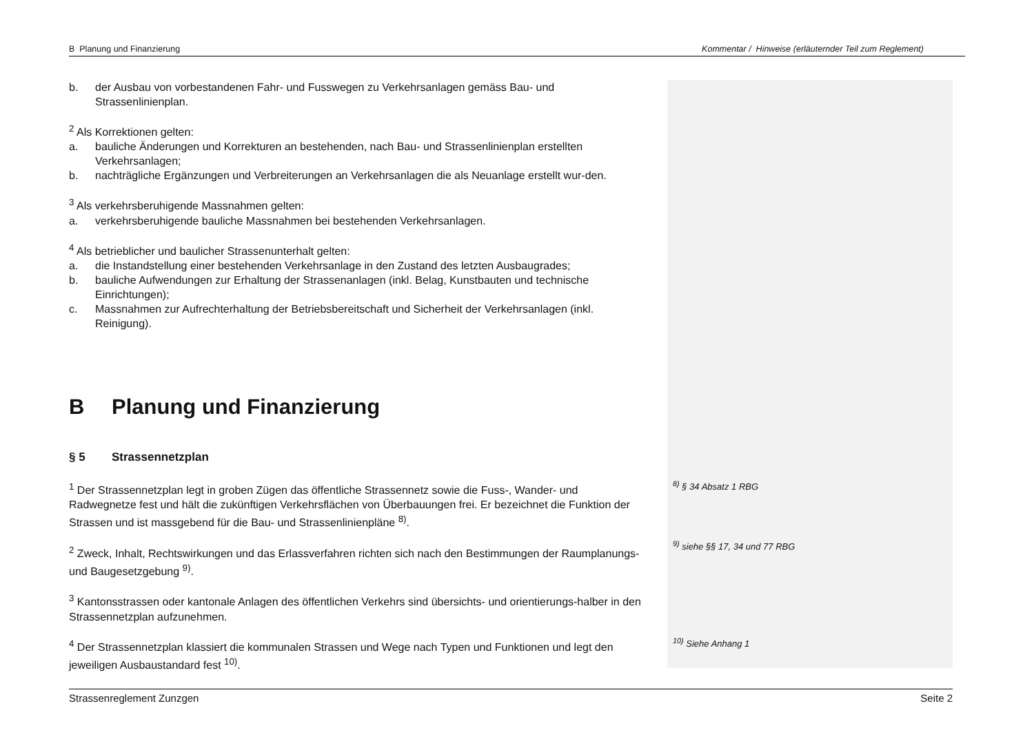B Planung und Finanzierung Kommentar / Hinweise (erläuternder Teil zum Reglement)
b. der Ausbau von vorbestandenen Fahr- und Fusswegen zu Verkehrsanlagen gemäss Bau- und Strassenlinienplan.
<sup>2</sup> Als Korrektionen gelten:
a. bauliche Änderungen und Korrekturen an bestehenden, nach Bau- und Strassenlinienplan erstellten Verkehrsanlagen;
b. nachträgliche Ergänzungen und Verbreiterungen an Verkehrsanlagen die als Neuanlage erstellt wur-den.
<sup>3</sup> Als verkehrsberuhigende Massnahmen gelten:
a. verkehrsberuhigende bauliche Massnahmen bei bestehenden Verkehrsanlagen.
<sup>4</sup> Als betrieblicher und baulicher Strassenunterhalt gelten:
a. die Instandstellung einer bestehenden Verkehrsanlage in den Zustand des letzten Ausbaugrades;
b. bauliche Aufwendungen zur Erhaltung der Strassenanlagen (inkl. Belag, Kunstbauten und technische Einrichtungen);
c. Massnahmen zur Aufrechterhaltung der Betriebsbereitschaft und Sicherheit der Verkehrsanlagen (inkl. Reinigung).
B Planung und Finanzierung
§ 5 Strassennetzplan
<sup>1</sup> Der Strassennetzplan legt in groben Zügen das öffentliche Strassennetz sowie die Fuss-, Wander- und Radwegnetze fest und hält die zukünftigen Verkehrsflächen von Überbauungen frei. Er bezeichnet die Funktion der Strassen und ist massgebend für die Bau- und Strassenlinienpläne <sup>8)</sup>.
<sup>2</sup> Zweck, Inhalt, Rechtswirkungen und das Erlassverfahren richten sich nach den Bestimmungen der Raumplanungs- und Baugesetzgebung <sup>9)</sup>.
<sup>3</sup> Kantonsstrassen oder kantonale Anlagen des öffentlichen Verkehrs sind übersichts- und orientierungs-halber in den Strassennetzplan aufzunehmen.
<sup>4</sup> Der Strassennetzplan klassiert die kommunalen Strassen und Wege nach Typen und Funktionen und legt den jeweiligen Ausbaustandard fest <sup>10)</sup>.
<sup>8)</sup> § 34 Absatz 1 RBG
<sup>9)</sup> siehe §§ 17, 34 und 77 RBG
<sup>10)</sup> Siehe Anhang 1
Strassenreglement Zunzgen Seite 2